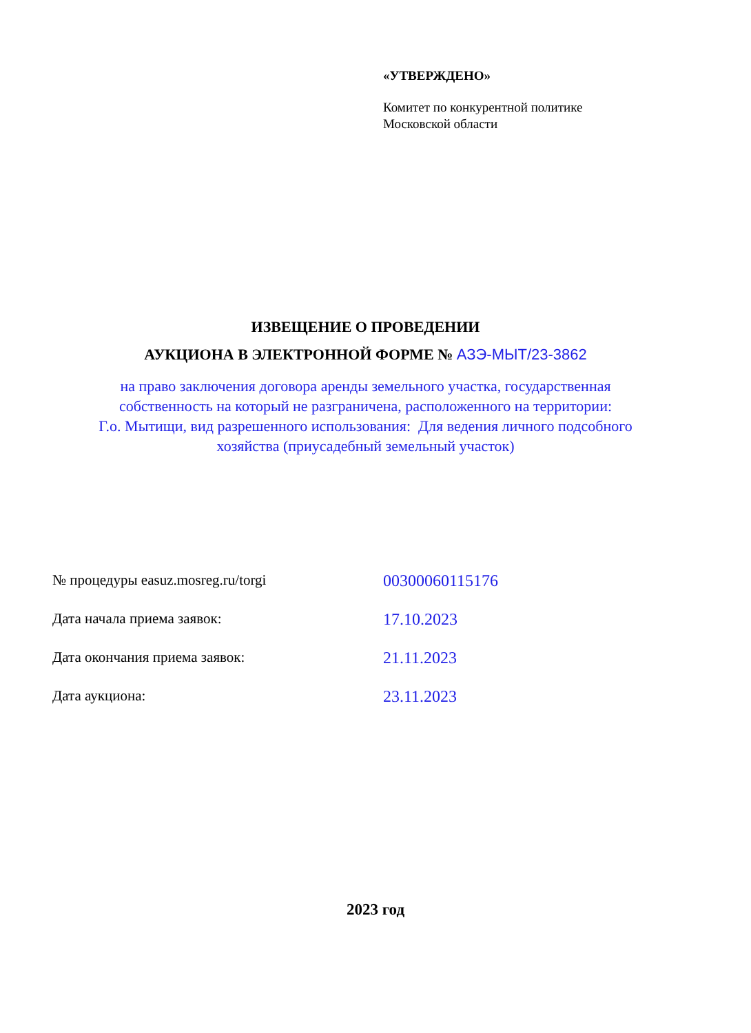«УТВЕРЖДЕНО»
Комитет по конкурентной политике
Московской области
ИЗВЕЩЕНИЕ О ПРОВЕДЕНИИ
АУКЦИОНА В ЭЛЕКТРОННОЙ ФОРМЕ № АЗЭ-МЫТ/23-3862
на право заключения договора аренды земельного участка, государственная
собственность на который не разграничена, расположенного на территории:
Г.о. Мытищи, вид разрешенного использования: Для ведения личного подсобного
хозяйства (приусадебный земельный участок)
№ процедуры easuz.mosreg.ru/torgi 00300060115176
Дата начала приема заявок: 17.10.2023
Дата окончания приема заявок: 21.11.2023
Дата аукциона: 23.11.2023
2023 год